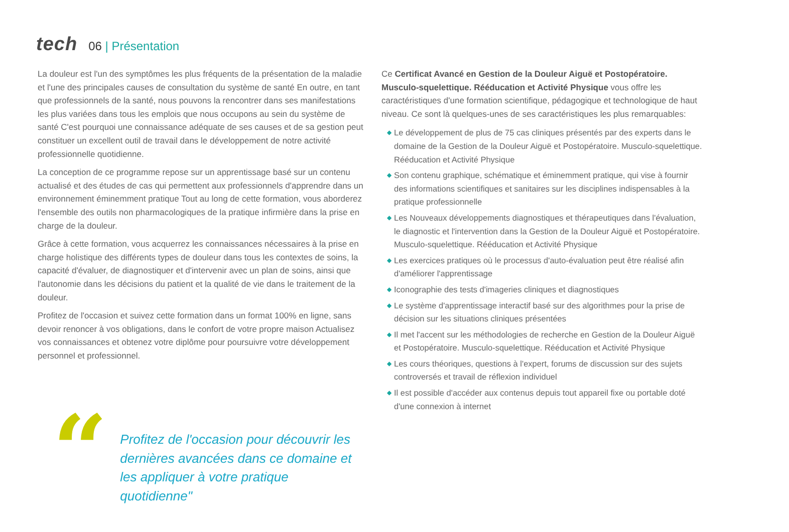tech 06 | Présentation
La douleur est l'un des symptômes les plus fréquents de la présentation de la maladie et l'une des principales causes de consultation du système de santé En outre, en tant que professionnels de la santé, nous pouvons la rencontrer dans ses manifestations les plus variées dans tous les emplois que nous occupons au sein du système de santé C'est pourquoi une connaissance adéquate de ses causes et de sa gestion peut constituer un excellent outil de travail dans le développement de notre activité professionnelle quotidienne.
La conception de ce programme repose sur un apprentissage basé sur un contenu actualisé et des études de cas qui permettent aux professionnels d'apprendre dans un environnement éminemment pratique Tout au long de cette formation, vous aborderez l'ensemble des outils non pharmacologiques de la pratique infirmière dans la prise en charge de la douleur.
Grâce à cette formation, vous acquerrez les connaissances nécessaires à la prise en charge holistique des différents types de douleur dans tous les contextes de soins, la capacité d'évaluer, de diagnostiquer et d'intervenir avec un plan de soins, ainsi que l'autonomie dans les décisions du patient et la qualité de vie dans le traitement de la douleur.
Profitez de l'occasion et suivez cette formation dans un format 100% en ligne, sans devoir renoncer à vos obligations, dans le confort de votre propre maison Actualisez vos connaissances et obtenez votre diplôme pour poursuivre votre développement personnel et professionnel.
“
Profitez de l'occasion pour découvrir les dernières avancées dans ce domaine et les appliquer à votre pratique quotidienne"
Ce Certificat Avancé en Gestion de la Douleur Aiguë et Postopératoire. Musculo-squelettique. Rééducation et Activité Physique vous offre les caractéristiques d'une formation scientifique, pédagogique et technologique de haut niveau. Ce sont là quelques-unes de ses caractéristiques les plus remarquables:
◆ Le développement de plus de 75 cas cliniques présentés par des experts dans le domaine de la Gestion de la Douleur Aiguë et Postopératoire. Musculo-squelettique. Rééducation et Activité Physique
◆ Son contenu graphique, schématique et éminemment pratique, qui vise à fournir des informations scientifiques et sanitaires sur les disciplines indispensables à la pratique professionnelle
◆ Les Nouveaux développements diagnostiques et thérapeutiques dans l'évaluation, le diagnostic et l'intervention dans la Gestion de la Douleur Aiguë et Postopératoire. Musculo-squelettique. Rééducation et Activité Physique
◆ Les exercices pratiques où le processus d'auto-évaluation peut être réalisé afin d'améliorer l'apprentissage
◆ Iconographie des tests d'imageries cliniques et diagnostiques
◆ Le système d'apprentissage interactif basé sur des algorithmes pour la prise de décision sur les situations cliniques présentées
◆ Il met l'accent sur les méthodologies de recherche en Gestion de la Douleur Aiguë et Postopératoire. Musculo-squelettique. Rééducation et Activité Physique
◆ Les cours théoriques, questions à l'expert, forums de discussion sur des sujets controversés et travail de réflexion individuel
◆ Il est possible d'accéder aux contenus depuis tout appareil fixe ou portable doté d'une connexion à internet